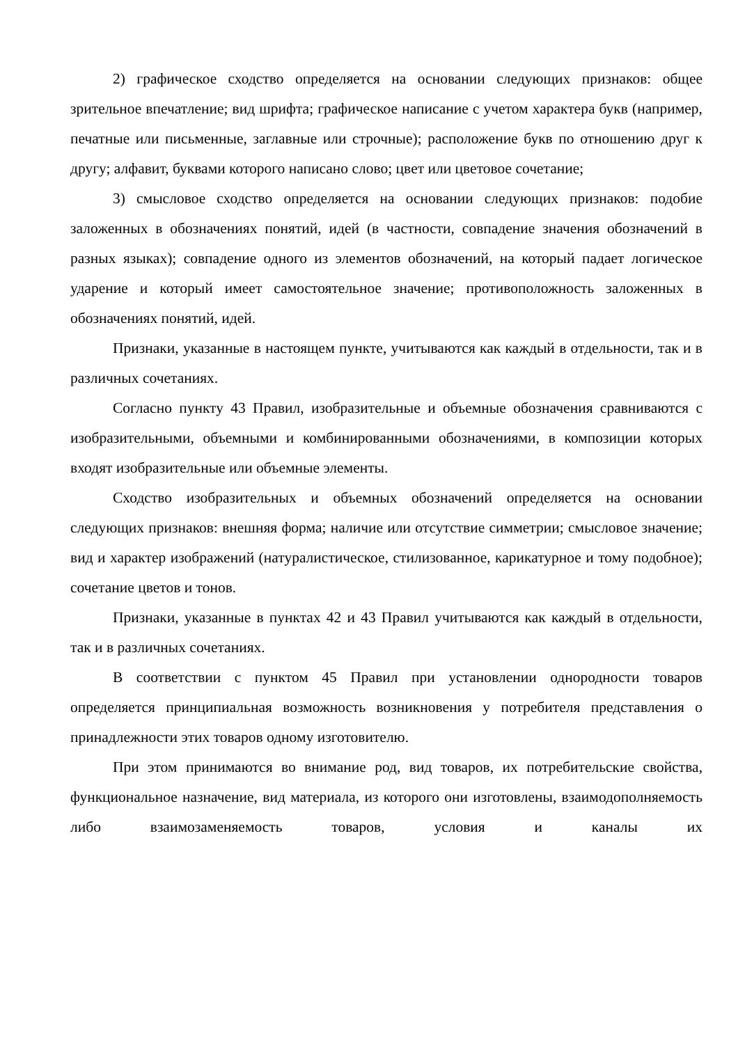2) графическое сходство определяется на основании следующих признаков: общее зрительное впечатление; вид шрифта; графическое написание с учетом характера букв (например, печатные или письменные, заглавные или строчные); расположение букв по отношению друг к другу; алфавит, буквами которого написано слово; цвет или цветовое сочетание;
3) смысловое сходство определяется на основании следующих признаков: подобие заложенных в обозначениях понятий, идей (в частности, совпадение значения обозначений в разных языках); совпадение одного из элементов обозначений, на который падает логическое ударение и который имеет самостоятельное значение; противоположность заложенных в обозначениях понятий, идей.
Признаки, указанные в настоящем пункте, учитываются как каждый в отдельности, так и в различных сочетаниях.
Согласно пункту 43 Правил, изобразительные и объемные обозначения сравниваются с изобразительными, объемными и комбинированными обозначениями, в композиции которых входят изобразительные или объемные элементы.
Сходство изобразительных и объемных обозначений определяется на основании следующих признаков: внешняя форма; наличие или отсутствие симметрии; смысловое значение; вид и характер изображений (натуралистическое, стилизованное, карикатурное и тому подобное); сочетание цветов и тонов.
Признаки, указанные в пунктах 42 и 43 Правил учитываются как каждый в отдельности, так и в различных сочетаниях.
В соответствии с пунктом 45 Правил при установлении однородности товаров определяется принципиальная возможность возникновения у потребителя представления о принадлежности этих товаров одному изготовителю.
При этом принимаются во внимание род, вид товаров, их потребительские свойства, функциональное назначение, вид материала, из которого они изготовлены, взаимодополняемость либо взаимозаменяемость товаров, условия и каналы их